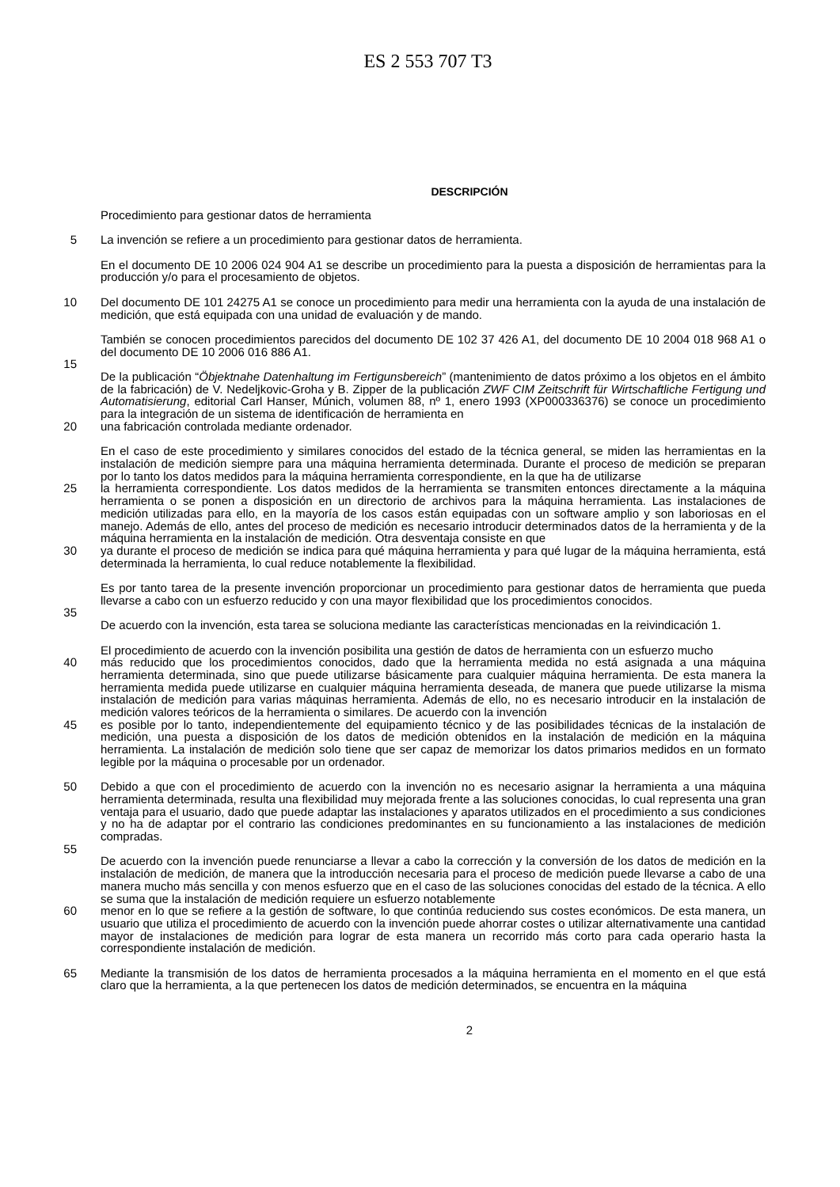ES 2 553 707 T3
DESCRIPCIÓN
Procedimiento para gestionar datos de herramienta
5 La invención se refiere a un procedimiento para gestionar datos de herramienta.
En el documento DE 10 2006 024 904 A1 se describe un procedimiento para la puesta a disposición de herramientas para la producción y/o para el procesamiento de objetos.
10 Del documento DE 101 24275 A1 se conoce un procedimiento para medir una herramienta con la ayuda de una instalación de medición, que está equipada con una unidad de evaluación y de mando.
También se conocen procedimientos parecidos del documento DE 102 37 426 A1, del documento DE 10 2004 018 968 A1 o del documento DE 10 2006 016 886 A1.
15
De la publicación “Öbjektnahe Datenhaltung im Fertigunsbereich” (mantenimiento de datos próximo a los objetos en el ámbito de la fabricación) de V. Nedeljkovic-Groha y B. Zipper de la publicación ZWF CIM Zeitschrift für Wirtschaftliche Fertigung und Automatisierung, editorial Carl Hanser, Múnich, volumen 88, nº 1, enero 1993 (XP000336376) se conoce un procedimiento para la integración de un sistema de identificación de herramienta en
20 una fabricación controlada mediante ordenador.
En el caso de este procedimiento y similares conocidos del estado de la técnica general, se miden las herramientas en la instalación de medición siempre para una máquina herramienta determinada. Durante el proceso de medición se preparan por lo tanto los datos medidos para la máquina herramienta correspondiente, en la que ha de utilizarse
25 la herramienta correspondiente. Los datos medidos de la herramienta se transmiten entonces directamente a la máquina herramienta o se ponen a disposición en un directorio de archivos para la máquina herramienta. Las instalaciones de medición utilizadas para ello, en la mayoría de los casos están equipadas con un software amplio y son laboriosas en el manejo. Además de ello, antes del proceso de medición es necesario introducir determinados datos de la herramienta y de la máquina herramienta en la instalación de medición. Otra desventaja consiste en que
30 ya durante el proceso de medición se indica para qué máquina herramienta y para qué lugar de la máquina herramienta, está determinada la herramienta, lo cual reduce notablemente la flexibilidad.
Es por tanto tarea de la presente invención proporcionar un procedimiento para gestionar datos de herramienta que pueda llevarse a cabo con un esfuerzo reducido y con una mayor flexibilidad que los procedimientos conocidos.
35
De acuerdo con la invención, esta tarea se soluciona mediante las características mencionadas en la reivindicación 1.
El procedimiento de acuerdo con la invención posibilita una gestión de datos de herramienta con un esfuerzo mucho
40 más reducido que los procedimientos conocidos, dado que la herramienta medida no está asignada a una máquina herramienta determinada, sino que puede utilizarse básicamente para cualquier máquina herramienta. De esta manera la herramienta medida puede utilizarse en cualquier máquina herramienta deseada, de manera que puede utilizarse la misma instalación de medición para varias máquinas herramienta. Además de ello, no es necesario introducir en la instalación de medición valores teóricos de la herramienta o similares. De acuerdo con la invención
45 es posible por lo tanto, independientemente del equipamiento técnico y de las posibilidades técnicas de la instalación de medición, una puesta a disposición de los datos de medición obtenidos en la instalación de medición en la máquina herramienta. La instalación de medición solo tiene que ser capaz de memorizar los datos primarios medidos en un formato legible por la máquina o procesable por un ordenador.
50 Debido a que con el procedimiento de acuerdo con la invención no es necesario asignar la herramienta a una máquina herramienta determinada, resulta una flexibilidad muy mejorada frente a las soluciones conocidas, lo cual representa una gran ventaja para el usuario, dado que puede adaptar las instalaciones y aparatos utilizados en el procedimiento a sus condiciones y no ha de adaptar por el contrario las condiciones predominantes en su funcionamiento a las instalaciones de medición compradas.
55
De acuerdo con la invención puede renunciarse a llevar a cabo la corrección y la conversión de los datos de medición en la instalación de medición, de manera que la introducción necesaria para el proceso de medición puede llevarse a cabo de una manera mucho más sencilla y con menos esfuerzo que en el caso de las soluciones conocidas del estado de la técnica. A ello se suma que la instalación de medición requiere un esfuerzo notablemente
60 menor en lo que se refiere a la gestión de software, lo que continúa reduciendo sus costes económicos. De esta manera, un usuario que utiliza el procedimiento de acuerdo con la invención puede ahorrar costes o utilizar alternativamente una cantidad mayor de instalaciones de medición para lograr de esta manera un recorrido más corto para cada operario hasta la correspondiente instalación de medición.
65 Mediante la transmisión de los datos de herramienta procesados a la máquina herramienta en el momento en el que está claro que la herramienta, a la que pertenecen los datos de medición determinados, se encuentra en la máquina
2